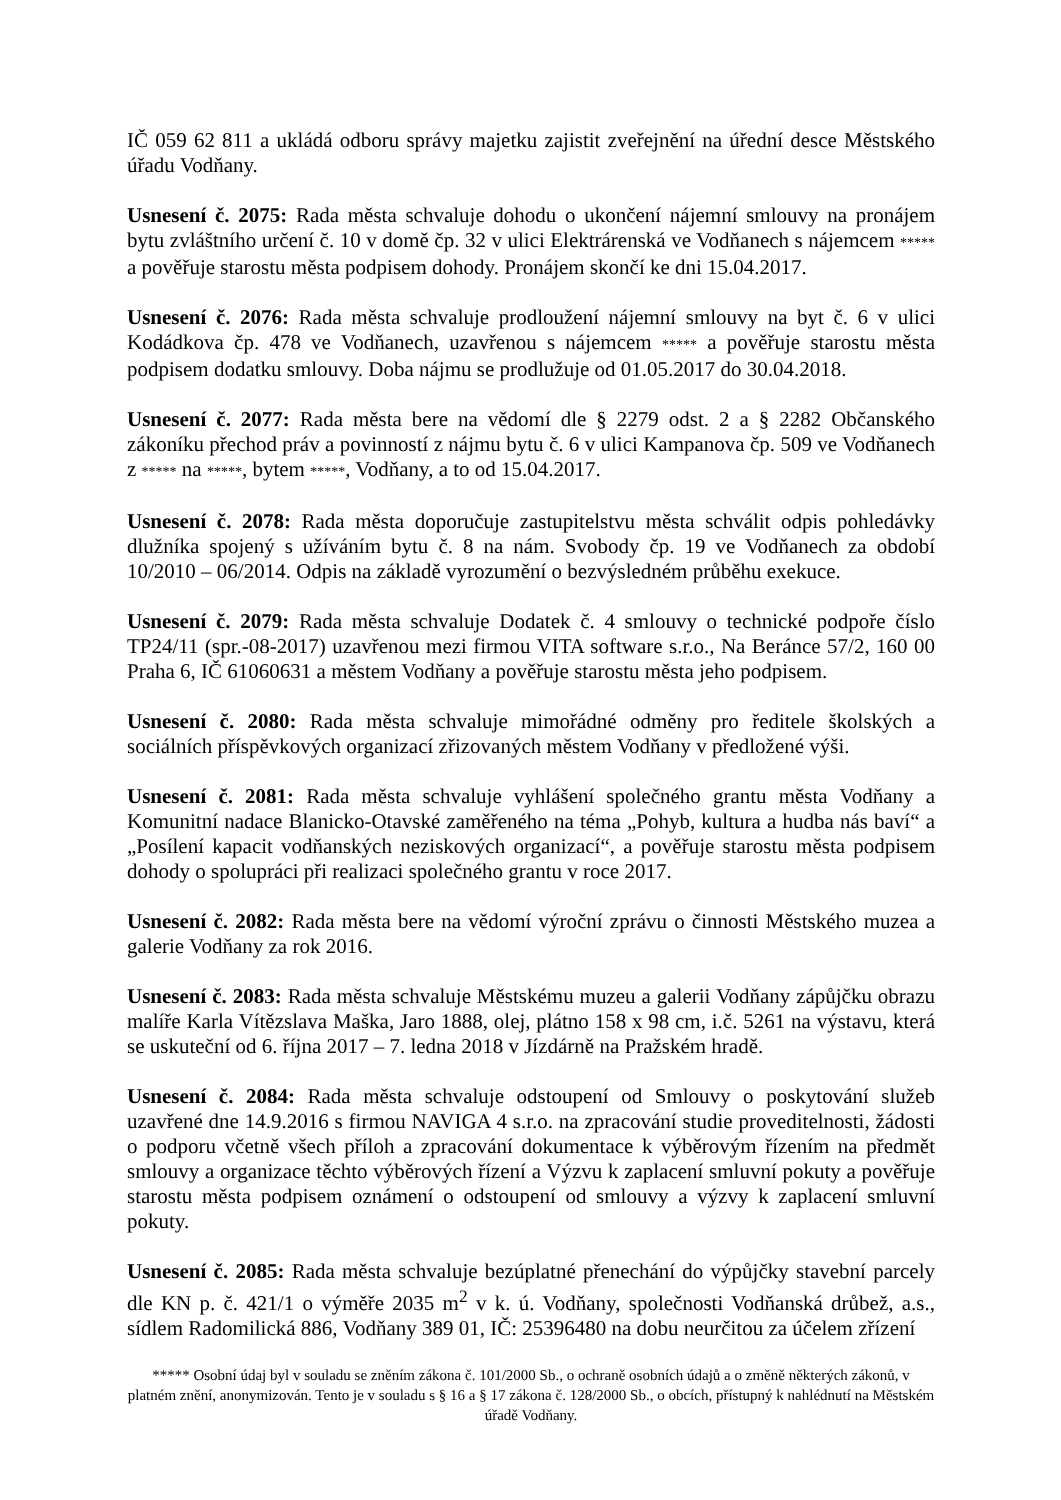IČ 059 62 811 a ukládá odboru správy majetku zajistit zveřejnění na úřední desce Městského úřadu Vodňany.
Usnesení č. 2075: Rada města schvaluje dohodu o ukončení nájemní smlouvy na pronájem bytu zvláštního určení č. 10 v domě čp. 32 v ulici Elektrárenská ve Vodňanech s nájemcem ***** a pověřuje starostu města podpisem dohody. Pronájem skončí ke dni 15.04.2017.
Usnesení č. 2076: Rada města schvaluje prodloužení nájemní smlouvy na byt č. 6 v ulici Kodádkova čp. 478 ve Vodňanech, uzavřenou s nájemcem ***** a pověřuje starostu města podpisem dodatku smlouvy. Doba nájmu se prodlužuje od 01.05.2017 do 30.04.2018.
Usnesení č. 2077: Rada města bere na vědomí dle § 2279 odst. 2 a § 2282 Občanského zákoníku přechod práv a povinností z nájmu bytu č. 6 v ulici Kampanova čp. 509 ve Vodňanech z ***** na *****, bytem *****, Vodňany, a to od 15.04.2017.
Usnesení č. 2078: Rada města doporučuje zastupitelstvu města schválit odpis pohledávky dlužníka spojený s užíváním bytu č. 8 na nám. Svobody čp. 19 ve Vodňanech za období 10/2010 – 06/2014. Odpis na základě vyrozumění o bezvýsledném průběhu exekuce.
Usnesení č. 2079: Rada města schvaluje Dodatek č. 4 smlouvy o technické podpoře číslo TP24/11 (spr.-08-2017) uzavřenou mezi firmou VITA software s.r.o., Na Beránce 57/2, 160 00 Praha 6, IČ 61060631 a městem Vodňany a pověřuje starostu města jeho podpisem.
Usnesení č. 2080: Rada města schvaluje mimořádné odměny pro ředitele školských a sociálních příspěvkových organizací zřizovaných městem Vodňany v předložené výši.
Usnesení č. 2081: Rada města schvaluje vyhlášení společného grantu města Vodňany a Komunitní nadace Blanicko-Otavské zaměřeného na téma „Pohyb, kultura a hudba nás baví“ a „Posílení kapacit vodňanských neziskových organizací“, a pověřuje starostu města podpisem dohody o spolupráci při realizaci společného grantu v roce 2017.
Usnesení č. 2082: Rada města bere na vědomí výroční zprávu o činnosti Městského muzea a galerie Vodňany za rok 2016.
Usnesení č. 2083: Rada města schvaluje Městskému muzeu a galerii Vodňany zápůjčku obrazu malíře Karla Vítězslava Maška, Jaro 1888, olej, plátno 158 x 98 cm, i.č. 5261 na výstavu, která se uskuteční od 6. října 2017 – 7. ledna 2018 v Jízdárně na Pražském hradě.
Usnesení č. 2084: Rada města schvaluje odstoupení od Smlouvy o poskytování služeb uzavřené dne 14.9.2016 s firmou NAVIGA 4 s.r.o. na zpracování studie proveditelnosti, žádosti o podporu včetně všech příloh a zpracování dokumentace k výběrovým řízením na předmět smlouvy a organizace těchto výběrových řízení a Výzvu k zaplacení smluvní pokuty a pověřuje starostu města podpisem oznámení o odstoupení od smlouvy a výzvy k zaplacení smluvní pokuty.
Usnesení č. 2085: Rada města schvaluje bezúplatné přenechání do výpůjčky stavební parcely dle KN p. č. 421/1 o výměře 2035 m<sup>2</sup> v k. ú. Vodňany, společnosti Vodňanská drůbež, a.s., sídlem Radomilická 886, Vodňany 389 01, IČ: 25396480 na dobu neurčitou za účelem zřízení
***** Osobní údaj byl v souladu se zněním zákona č. 101/2000 Sb., o ochraně osobních údajů a o změně některých zákonů, v platném znění, anonymizován. Tento je v souladu s § 16 a § 17 zákona č. 128/2000 Sb., o obcích, přístupný k nahlédnutí na Městském úřadě Vodňany.